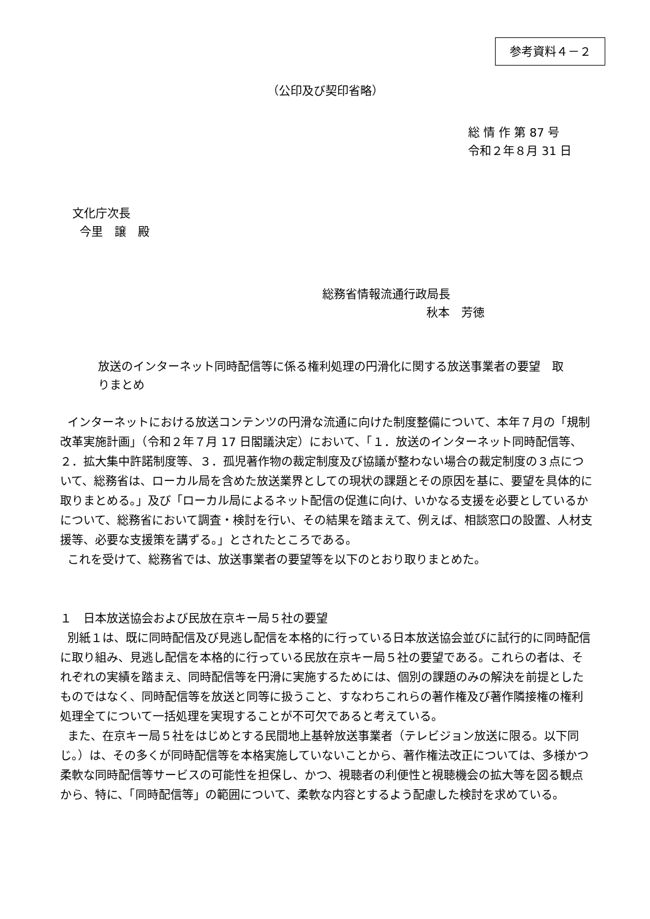参考資料４－２
（公印及び契印省略）
総 情 作 第 87 号
令和２年８月 31 日
文化庁次長
今里　譲　殿
総務省情報流通行政局長
秋本　芳徳
放送のインターネット同時配信等に係る権利処理の円滑化に関する放送事業者の要望　取りまとめ
インターネットにおける放送コンテンツの円滑な流通に向けた制度整備について、本年７月の「規制改革実施計画」（令和２年７月 17 日閣議決定）において、「１．放送のインターネット同時配信等、２．拡大集中許諾制度等、３．孤児著作物の裁定制度及び協議が整わない場合の裁定制度の３点について、総務省は、ローカル局を含めた放送業界としての現状の課題とその原因を基に、要望を具体的に取りまとめる。」及び「ローカル局によるネット配信の促進に向け、いかなる支援を必要としているかについて、総務省において調査・検討を行い、その結果を踏まえて、例えば、相談窓口の設置、人材支援等、必要な支援策を講ずる。」とされたところである。
これを受けて、総務省では、放送事業者の要望等を以下のとおり取りまとめた。
１　日本放送協会および民放在京キー局５社の要望
別紙１は、既に同時配信及び見逃し配信を本格的に行っている日本放送協会並びに試行的に同時配信に取り組み、見逃し配信を本格的に行っている民放在京キー局５社の要望である。これらの者は、それぞれの実績を踏まえ、同時配信等を円滑に実施するためには、個別の課題のみの解決を前提としたものではなく、同時配信等を放送と同等に扱うこと、すなわちこれらの著作権及び著作隣接権の権利処理全てについて一括処理を実現することが不可欠であると考えている。
また、在京キー局５社をはじめとする民間地上基幹放送事業者（テレビジョン放送に限る。以下同じ。）は、その多くが同時配信等を本格実施していないことから、著作権法改正については、多様かつ柔軟な同時配信等サービスの可能性を担保し、かつ、視聴者の利便性と視聴機会の拡大等を図る観点から、特に、「同時配信等」の範囲について、柔軟な内容とするよう配慮した検討を求めている。